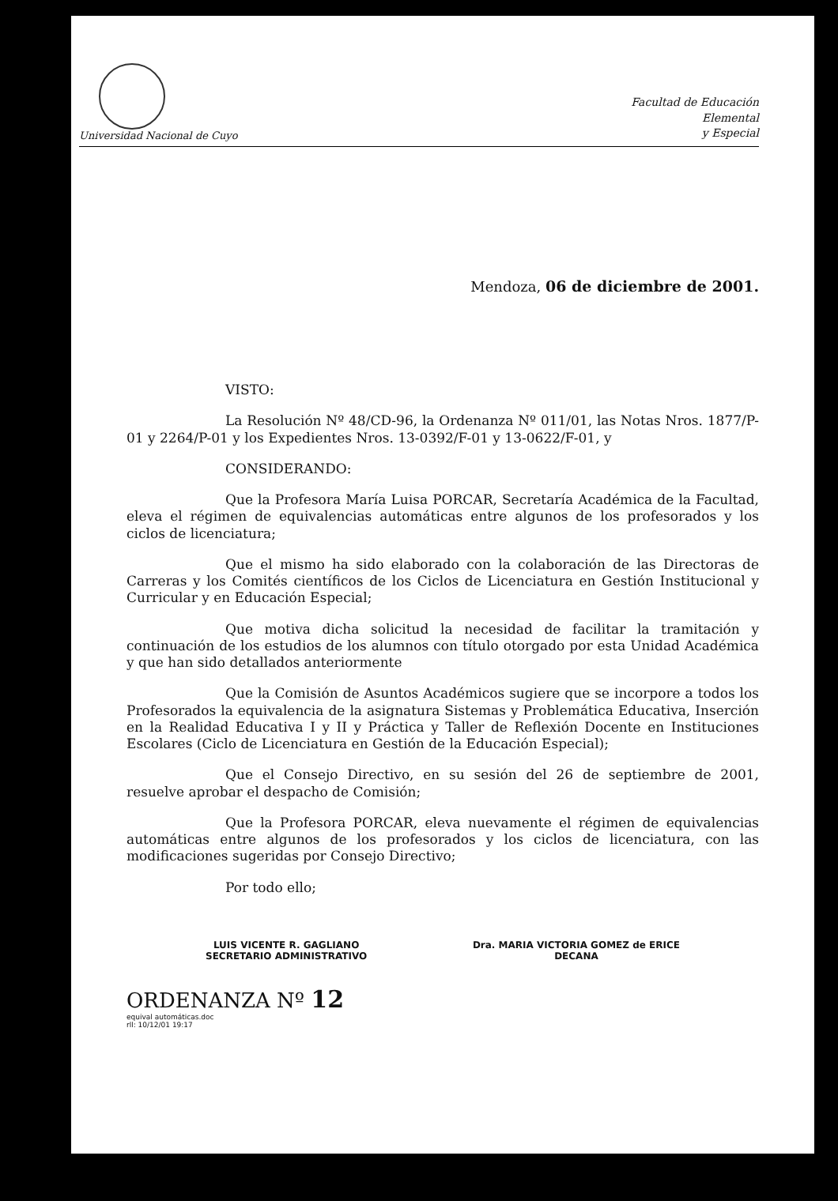Universidad Nacional de Cuyo
Facultad de Educación
Elemental
y Especial
Mendoza, 06 de diciembre de 2001.
VISTO:
La Resolución Nº 48/CD-96, la Ordenanza Nº 011/01, las Notas Nros. 1877/P-01 y 2264/P-01 y los Expedientes Nros. 13-0392/F-01 y 13-0622/F-01, y
CONSIDERANDO:
Que la Profesora María Luisa PORCAR, Secretaría Académica de la Facultad, eleva el régimen de equivalencias automáticas entre algunos de los profesorados y los ciclos de licenciatura;
Que el mismo ha sido elaborado con la colaboración de las Directoras de Carreras y los Comités científicos de los Ciclos de Licenciatura en Gestión Institucional y Curricular y en Educación Especial;
Que motiva dicha solicitud la necesidad de facilitar la tramitación y continuación de los estudios de los alumnos con título otorgado por esta Unidad Académica y que han sido detallados anteriormente
Que la Comisión de Asuntos Académicos sugiere que se incorpore a todos los Profesorados la equivalencia de la asignatura Sistemas y Problemática Educativa, Inserción en la Realidad Educativa I y II y Práctica y Taller de Reflexión Docente en Instituciones Escolares (Ciclo de Licenciatura en Gestión de la Educación Especial);
Que el Consejo Directivo, en su sesión del 26 de septiembre de 2001, resuelve aprobar el despacho de Comisión;
Que la Profesora PORCAR, eleva nuevamente el régimen de equivalencias automáticas entre algunos de los profesorados y los ciclos de licenciatura, con las modificaciones sugeridas por Consejo Directivo;
Por todo ello;
LUIS VICENTE R. GAGLIANO
SECRETARIO ADMINISTRATIVO
Dra. MARIA VICTORIA GOMEZ de ERICE
DECANA
ORDENANZA Nº 12
equival automáticas.doc
rll: 10/12/01 19:17